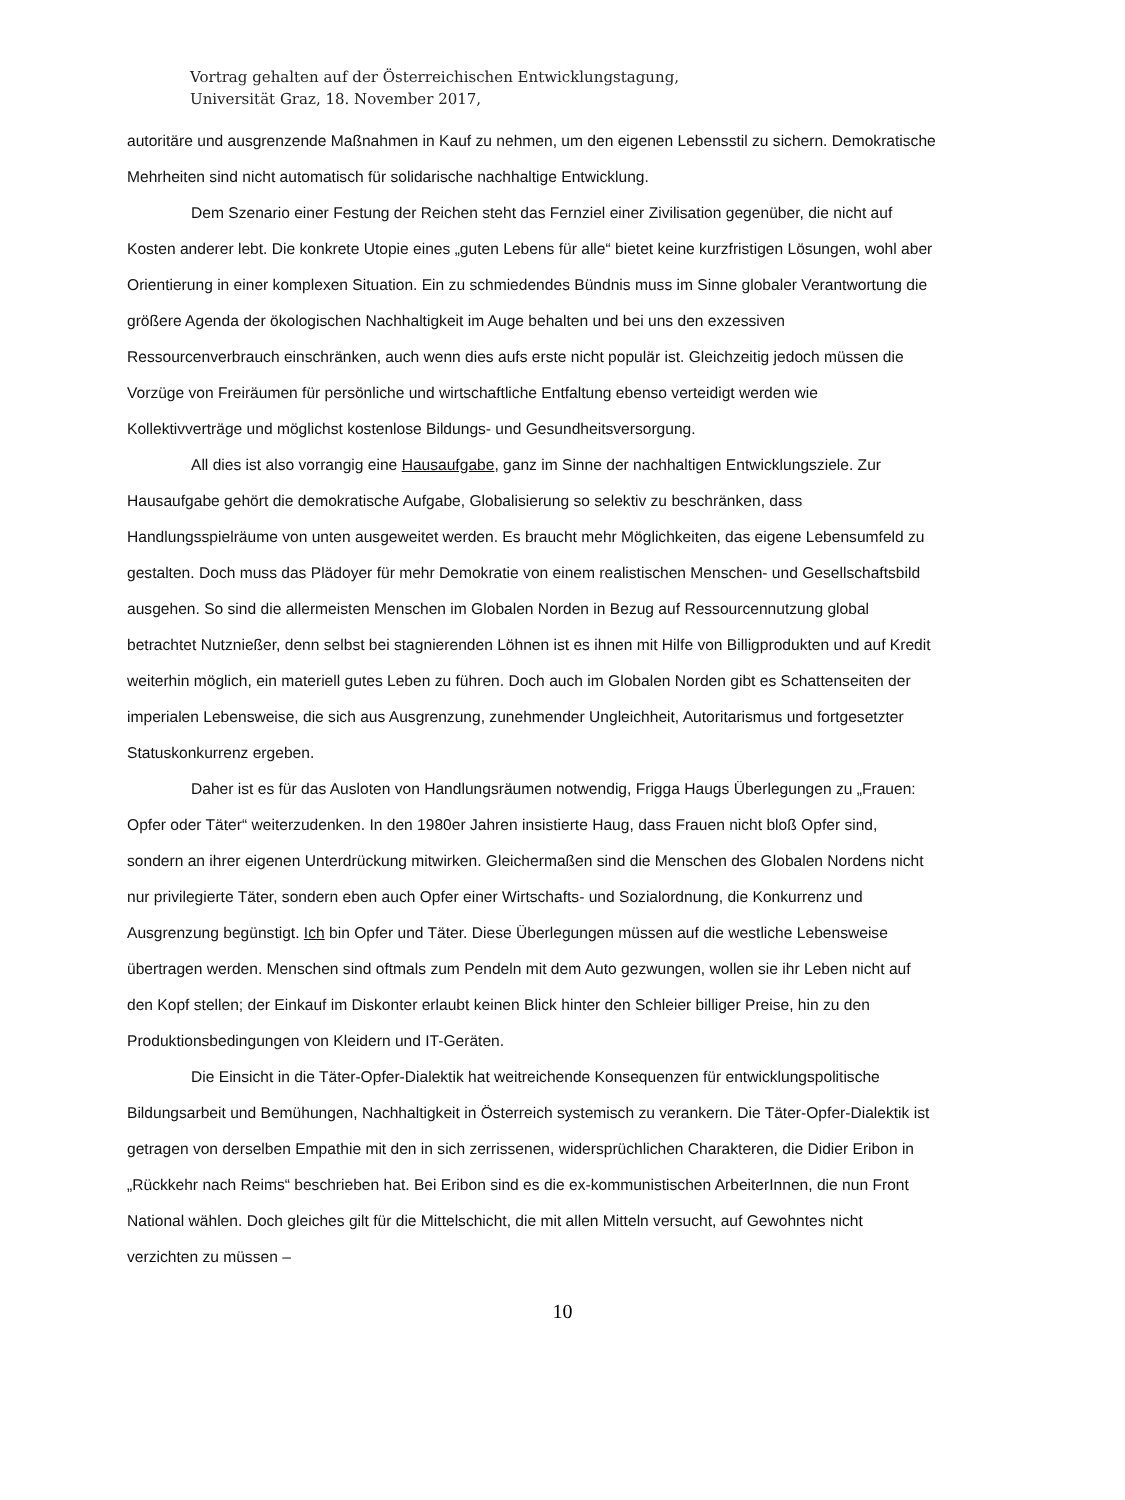Vortrag gehalten auf der Österreichischen Entwicklungstagung,
Universität Graz, 18. November 2017,
autoritäre und ausgrenzende Maßnahmen in Kauf zu nehmen, um den eigenen Lebensstil zu sichern. Demokratische Mehrheiten sind nicht automatisch für solidarische nachhaltige Entwicklung.
Dem Szenario einer Festung der Reichen steht das Fernziel einer Zivilisation gegenüber, die nicht auf Kosten anderer lebt. Die konkrete Utopie eines „guten Lebens für alle“ bietet keine kurzfristigen Lösungen, wohl aber Orientierung in einer komplexen Situation. Ein zu schmiedendes Bündnis muss im Sinne globaler Verantwortung die größere Agenda der ökologischen Nachhaltigkeit im Auge behalten und bei uns den exzessiven Ressourcenverbrauch einschränken, auch wenn dies aufs erste nicht populär ist. Gleichzeitig jedoch müssen die Vorzüge von Freiräumen für persönliche und wirtschaftliche Entfaltung ebenso verteidigt werden wie Kollektivverträge und möglichst kostenlose Bildungs- und Gesundheitsversorgung.
All dies ist also vorrangig eine Hausaufgabe, ganz im Sinne der nachhaltigen Entwicklungsziele. Zur Hausaufgabe gehört die demokratische Aufgabe, Globalisierung so selektiv zu beschränken, dass Handlungsspielräume von unten ausgeweitet werden. Es braucht mehr Möglichkeiten, das eigene Lebensumfeld zu gestalten. Doch muss das Plädoyer für mehr Demokratie von einem realistischen Menschen- und Gesellschaftsbild ausgehen. So sind die allermeisten Menschen im Globalen Norden in Bezug auf Ressourcennutzung global betrachtet Nutznießer, denn selbst bei stagnierenden Löhnen ist es ihnen mit Hilfe von Billigprodukten und auf Kredit weiterhin möglich, ein materiell gutes Leben zu führen. Doch auch im Globalen Norden gibt es Schattenseiten der imperialen Lebensweise, die sich aus Ausgrenzung, zunehmender Ungleichheit, Autoritarismus und fortgesetzter Statuskonkurrenz ergeben.
Daher ist es für das Ausloten von Handlungsräumen notwendig, Frigga Haugs Überlegungen zu „Frauen: Opfer oder Täter“ weiterzudenken. In den 1980er Jahren insistierte Haug, dass Frauen nicht bloß Opfer sind, sondern an ihrer eigenen Unterdrückung mitwirken. Gleichermaßen sind die Menschen des Globalen Nordens nicht nur privilegierte Täter, sondern eben auch Opfer einer Wirtschafts- und Sozialordnung, die Konkurrenz und Ausgrenzung begünstigt. Ich bin Opfer und Täter. Diese Überlegungen müssen auf die westliche Lebensweise übertragen werden. Menschen sind oftmals zum Pendeln mit dem Auto gezwungen, wollen sie ihr Leben nicht auf den Kopf stellen; der Einkauf im Diskonter erlaubt keinen Blick hinter den Schleier billiger Preise, hin zu den Produktionsbedingungen von Kleidern und IT-Geräten.
Die Einsicht in die Täter-Opfer-Dialektik hat weitreichende Konsequenzen für entwicklungspolitische Bildungsarbeit und Bemühungen, Nachhaltigkeit in Österreich systemisch zu verankern. Die Täter-Opfer-Dialektik ist getragen von derselben Empathie mit den in sich zerrissenen, widersprüchlichen Charakteren, die Didier Eribon in „Rückkehr nach Reims“ beschrieben hat. Bei Eribon sind es die ex-kommunistischen ArbeiterInnen, die nun Front National wählen. Doch gleiches gilt für die Mittelschicht, die mit allen Mitteln versucht, auf Gewohntes nicht verzichten zu müssen –
10